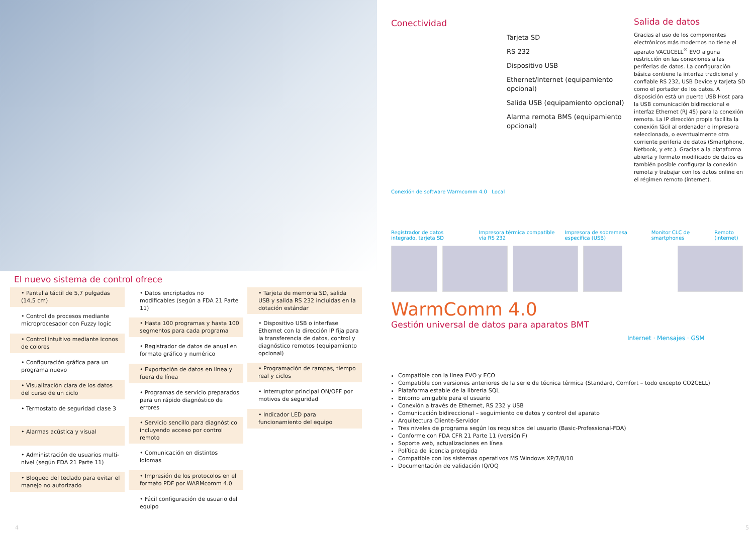El nuevo sistema de control ofrece
• Pantalla táctil de 5,7 pulgadas (14,5 cm)
• Control de procesos mediante microprocesador con Fuzzy logic
• Control intuitivo mediante iconos de colores
• Configuración gráfica para un programa nuevo
• Visualización clara de los datos del curso de un ciclo
• Termostato de seguridad clase 3
• Alarmas acústica y visual
• Administración de usuarios multi-nivel (según FDA 21 Parte 11)
• Bloqueo del teclado para evitar el manejo no autorizado
• Datos encriptados no modificables (según a FDA 21 Parte 11)
• Hasta 100 programas y hasta 100 segmentos para cada programa
• Registrador de datos de anual en formato gráfico y numérico
• Exportación de datos en línea y fuera de línea
• Programas de servicio preparados para un rápido diagnóstico de errores
• Servicio sencillo para diagnóstico incluyendo acceso por control remoto
• Comunicación en distintos idiomas
• Impresión de los protocolos en el formato PDF por WARMcomm 4.0
• Fácil configuración de usuario del equipo
• Tarjeta de memoria SD, salida USB y salida RS 232 incluidas en la dotación estándar
• Dispositivo USB o interfase Ethernet con la dirección IP fija para la transferencia de datos, control y diagnóstico remotos (equipamiento opcional)
• Programación de rampas, tiempo real y ciclos
• Interruptor principal ON/OFF por motivos de seguridad
• Indicador LED para funcionamiento del equipo
4
Conectividad
Tarjeta SD
RS 232
Dispositivo USB
Ethernet/Internet (equipamiento opcional)
Salida USB (equipamiento opcional)
Alarma remota BMS (equipamiento opcional)
Salida de datos
Gracias al uso de los componentes electrónicos más modernos no tiene el aparato VACUCELL<sup>®</sup> EVO alguna restricción en las conexiones a las periferias de datos. La configuración básica contiene la interfaz tradicional y confiable RS 232, USB Device y tarjeta SD como el portador de los datos. A disposición está un puerto USB Host para la USB comunicación bidireccional e interfaz Ethernet (RJ 45) para la conexión remota. La IP dirección propia facilita la conexión fácil al ordenador o impresora seleccionada, o eventualmente otra corriente periferia de datos (Smartphone, Netbook, y etc.). Gracias a la plataforma abierta y formato modificado de datos es también posible configurar la conexión remota y trabajar con los datos online en el régimen remoto (internet).
Conexión de software Warmcomm 4.0 Local
Registrador de datos integrado, tarjeta SD Impresora térmica compatible vía RS 232 Impresora de sobremesa específica (USB) Monitor CLC de smartphones Remoto (internet)
WarmComm 4.0
Gestión universal de datos para aparatos BMT
Internet · Mensajes · GSM
Compatible con la línea EVO y ECO
Compatible con versiones anteriores de la serie de técnica térmica (Standard, Comfort – todo excepto CO2CELL)
Plataforma estable de la librería SQL
Entorno amigable para el usuario
Conexión a través de Ethernet, RS 232 y USB
Comunicación bidireccional – seguimiento de datos y control del aparato
Arquitectura Cliente-Servidor
Tres niveles de programa según los requisitos del usuario (Basic-Professional-FDA)
Conforme con FDA CFR 21 Parte 11 (versión F)
Soporte web, actualizaciones en línea
Política de licencia protegida
Compatible con los sistemas operativos MS Windows XP/7/8/10
Documentación de validación IQ/OQ
5